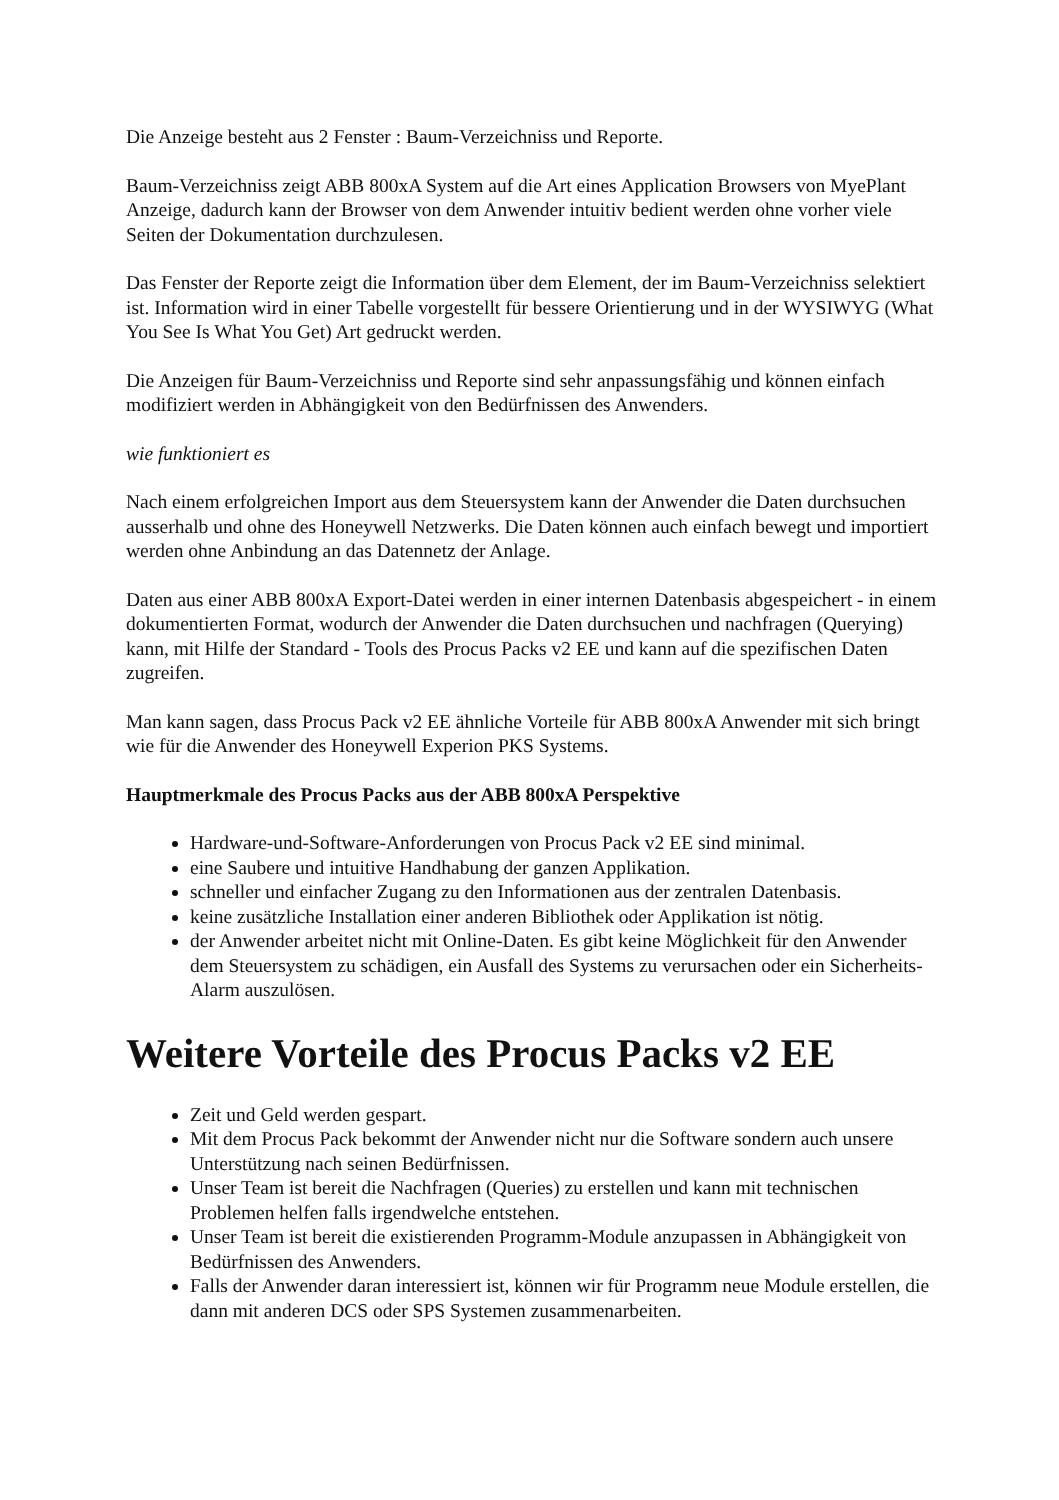Die Anzeige besteht aus 2 Fenster : Baum-Verzeichniss und Reporte.
Baum-Verzeichniss zeigt ABB 800xA System auf die Art eines Application Browsers von MyePlant Anzeige, dadurch kann der Browser von dem Anwender intuitiv bedient werden ohne vorher viele Seiten der Dokumentation durchzulesen.
Das Fenster der Reporte zeigt die Information über dem Element, der im Baum-Verzeichniss selektiert ist. Information wird in einer Tabelle vorgestellt für bessere Orientierung und in der WYSIWYG (What You See Is What You Get) Art gedruckt werden.
Die Anzeigen für Baum-Verzeichniss und Reporte sind sehr anpassungsfähig und können einfach modifiziert werden in Abhängigkeit von den Bedürfnissen des Anwenders.
wie funktioniert es
Nach einem erfolgreichen Import aus dem Steuersystem kann der Anwender die Daten durchsuchen ausserhalb und ohne des Honeywell Netzwerks. Die Daten können auch einfach bewegt und importiert werden ohne Anbindung an das Datennetz der Anlage.
Daten aus einer ABB 800xA Export-Datei werden in einer internen Datenbasis abgespeichert - in einem dokumentierten Format, wodurch der Anwender die Daten durchsuchen und nachfragen (Querying) kann, mit Hilfe der Standard - Tools des Procus Packs v2 EE und kann auf die spezifischen Daten zugreifen.
Man kann sagen, dass Procus Pack v2 EE ähnliche Vorteile für ABB 800xA Anwender mit sich bringt wie für die Anwender des Honeywell Experion PKS Systems.
Hauptmerkmale des Procus Packs aus der ABB 800xA Perspektive
Hardware-und-Software-Anforderungen von Procus Pack v2 EE sind minimal.
eine Saubere und intuitive Handhabung der ganzen Applikation.
schneller und einfacher Zugang zu den Informationen aus der zentralen Datenbasis.
keine zusätzliche Installation einer anderen Bibliothek oder Applikation ist nötig.
der Anwender arbeitet nicht mit Online-Daten. Es gibt keine Möglichkeit für den Anwender dem Steuersystem zu schädigen, ein Ausfall des Systems zu verursachen oder ein Sicherheits-Alarm auszulösen.
Weitere Vorteile des Procus Packs v2 EE
Zeit und Geld werden gespart.
Mit dem Procus Pack bekommt der Anwender nicht nur die Software sondern auch unsere Unterstützung nach seinen Bedürfnissen.
Unser Team ist bereit die Nachfragen (Queries) zu erstellen und kann mit technischen Problemen helfen falls irgendwelche entstehen.
Unser Team ist bereit die existierenden Programm-Module anzupassen in Abhängigkeit von Bedürfnissen des Anwenders.
Falls der Anwender daran interessiert ist, können wir für Programm neue Module erstellen, die dann mit anderen DCS oder SPS Systemen zusammenarbeiten.